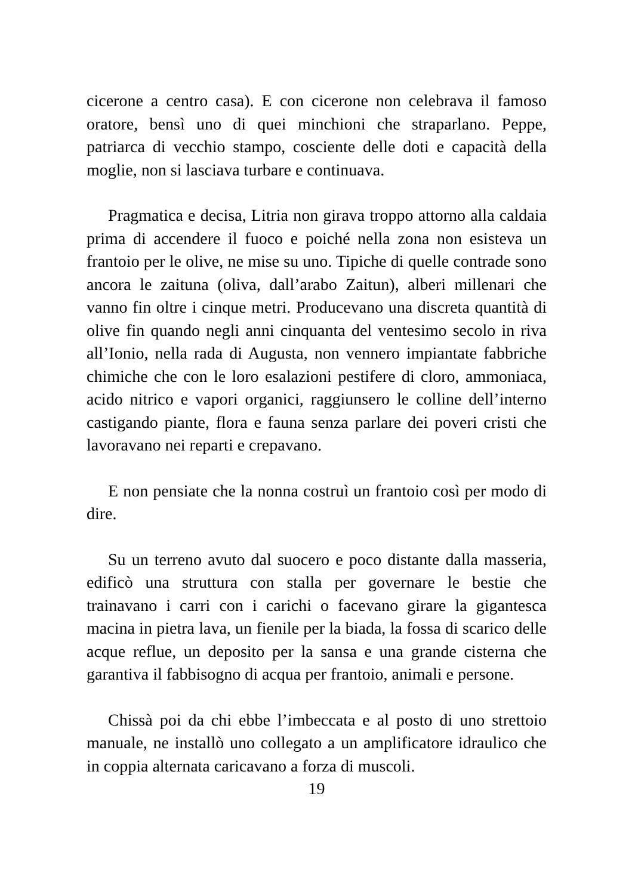cicerone a centro casa). E con cicerone non celebrava il famoso oratore, bensì uno di quei minchioni che straparlano. Peppe, patriarca di vecchio stampo, cosciente delle doti e capacità della moglie, non si lasciava turbare e continuava.
Pragmatica e decisa, Litria non girava troppo attorno alla caldaia prima di accendere il fuoco e poiché nella zona non esisteva un frantoio per le olive, ne mise su uno. Tipiche di quelle contrade sono ancora le zaituna (oliva, dall’arabo Zaitun), alberi millenari che vanno fin oltre i cinque metri. Producevano una discreta quantità di olive fin quando negli anni cinquanta del ventesimo secolo in riva all’Ionio, nella rada di Augusta, non vennero impiantate fabbriche chimiche che con le loro esalazioni pestifere di cloro, ammoniaca, acido nitrico e vapori organici, raggiunsero le colline dell’interno castigando piante, flora e fauna senza parlare dei poveri cristi che lavoravano nei reparti e crepavano.
E non pensiate che la nonna costruì un frantoio così per modo di dire.
Su un terreno avuto dal suocero e poco distante dalla masseria, edificò una struttura con stalla per governare le bestie che trainavano i carri con i carichi o facevano girare la gigantesca macina in pietra lava, un fienile per la biada, la fossa di scarico delle acque reflue, un deposito per la sansa e una grande cisterna che garantiva il fabbisogno di acqua per frantoio, animali e persone.
Chissà poi da chi ebbe l’imbeccata e al posto di uno strettoio manuale, ne installò uno collegato a un amplificatore idraulico che in coppia alternata caricavano a forza di muscoli.
19